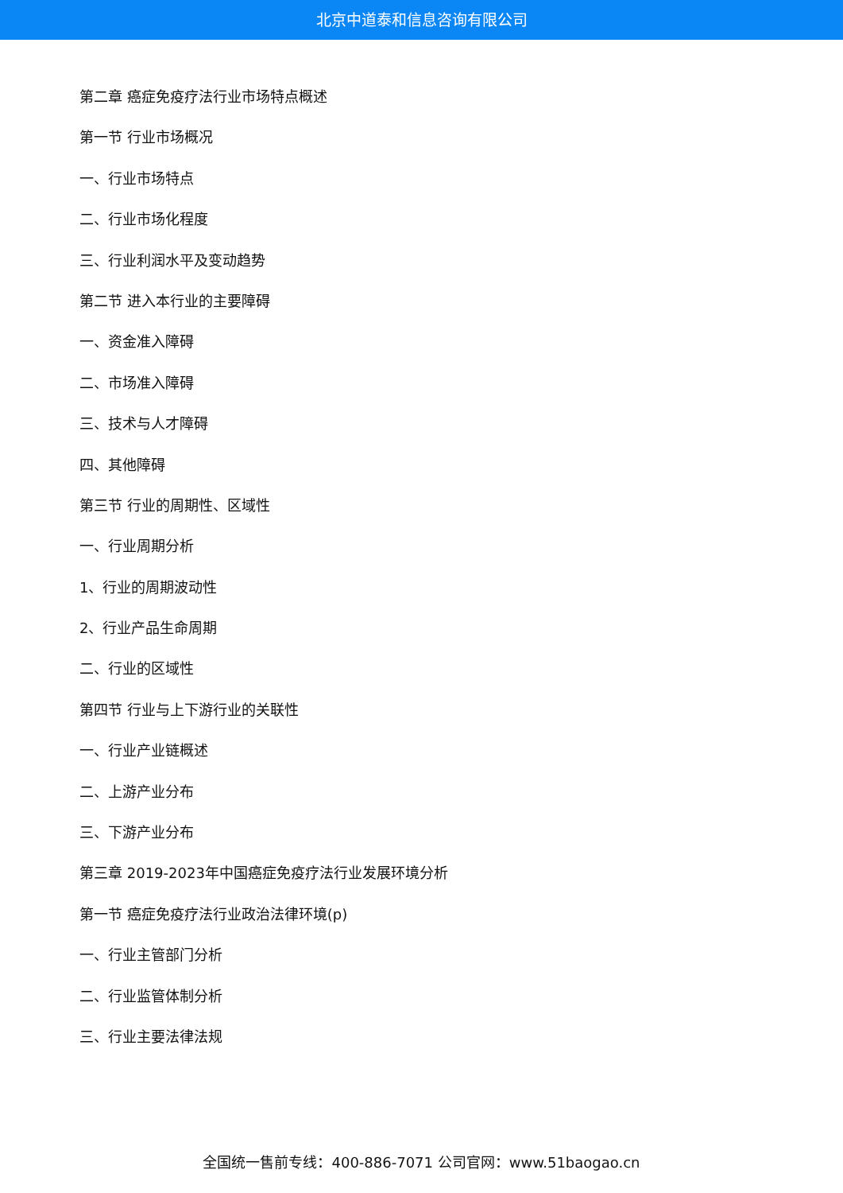北京中道泰和信息咨询有限公司
第二章 癌症免疫疗法行业市场特点概述
第一节 行业市场概况
一、行业市场特点
二、行业市场化程度
三、行业利润水平及变动趋势
第二节 进入本行业的主要障碍
一、资金准入障碍
二、市场准入障碍
三、技术与人才障碍
四、其他障碍
第三节 行业的周期性、区域性
一、行业周期分析
1、行业的周期波动性
2、行业产品生命周期
二、行业的区域性
第四节 行业与上下游行业的关联性
一、行业产业链概述
二、上游产业分布
三、下游产业分布
第三章 2019-2023年中国癌症免疫疗法行业发展环境分析
第一节 癌症免疫疗法行业政治法律环境(p)
一、行业主管部门分析
二、行业监管体制分析
三、行业主要法律法规
全国统一售前专线：400-886-7071 公司官网：www.51baogao.cn